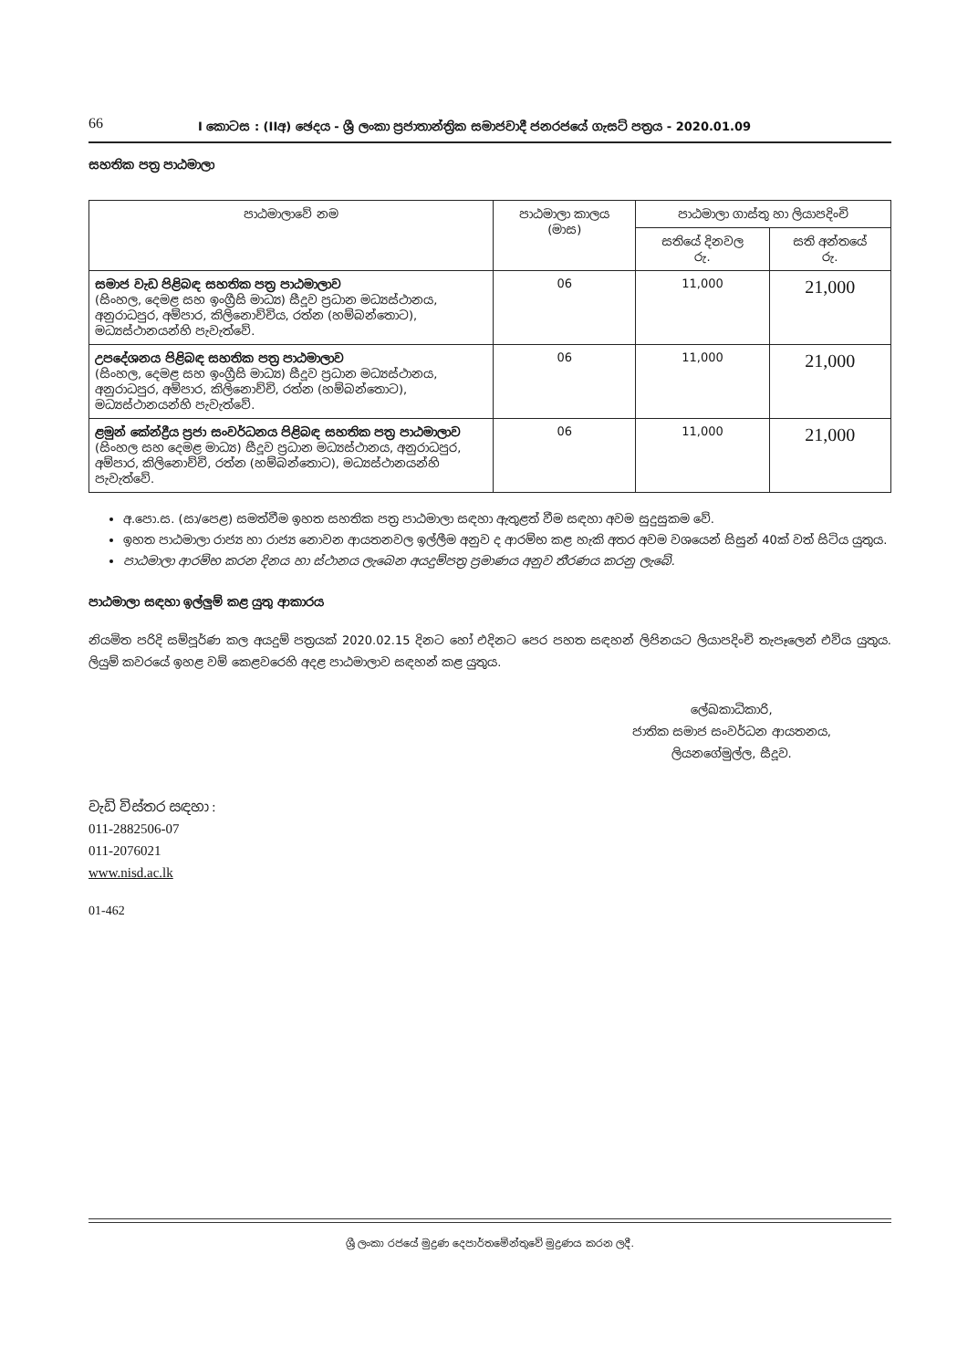66
I කොටස : (IIඅ) ඡෙදය - ශ්‍රී ලංකා ප්‍රජාතාන්ත්‍රික සමාජවාදී ජනරජයේ ගැසට් පත්‍රය - 2020.01.09
සහතික පත්‍ර පාඨමාලා
| පාඨමාලාවේ නම | පාඨමාලා කාලය (මාස) | පාඨමාලා ගාස්තු හා ලියාපදිංචි | |
| --- | --- | --- | --- |
| | | සතියේ දිනවල රු. | සති අන්තයේ රු. |
| සමාජ වැඩ පිළිබඳ සහතික පත්‍ර පාඨමාලාව (සිංහල, දෙමළ සහ ඉංග්‍රීසි මාධ්‍ය) සීදූව ප්‍රධාන මධ්‍යස්ථානය, අනුරාධපුර, අම්පාර, කිලිනොච්චිය, රත්න (හම්බන්තොට), මධ්‍යස්ථානයන්හි පැවැත්වේ. | 06 | 11,000 | 21,000 |
| උපදේශනය පිළිබඳ සහතික පත්‍ර පාඨමාලාව (සිංහල, දෙමළ සහ ඉංග්‍රීසි මාධ්‍ය) සීදූව ප්‍රධාන මධ්‍යස්ථානය, අනුරාධපුර, අම්පාර, කිලිනොච්චි, රත්න (හම්බන්තොට), මධ්‍යස්ථානයන්හි පැවැත්වේ. | 06 | 11,000 | 21,000 |
| ළමුන් කේන්ද්‍රීය ප්‍රජා සංවර්ධනය පිළිබඳ සහතික පත්‍ර පාඨමාලාව (සිංහල සහ දෙමළ මාධ්‍ය) සීදූව ප්‍රධාන මධ්‍යස්ථානය, අනුරාධපුර, අම්පාර, කිලිනොච්චි, රත්න (හම්බන්තොට), මධ්‍යස්ථානයන්හි පැවැත්වේ. | 06 | 11,000 | 21,000 |
අ.පො.ස. (සා/පෙළ) සමත්වීම ඉහත සහතික පත්‍ර පාඨමාලා සඳහා ඇතුළත් වීම සඳහා අවම සුදුසුකම වේ.
ඉහත පාඨමාලා රාජ්‍ය හා රාජ්‍ය නොවන ආයතනවල ඉල්ලීම අනුව ද ආරම්භ කළ හැකි අතර අවම වශයෙන් සිසුන් 40ක් වත් සිටිය යුතුය.
පාඨමාලා ආරම්භ කරන දිනය හා ස්ථානය ලැබෙන අයදුම්පත්‍ර ප්‍රමාණය අනුව තීරණය කරනු ලැබේ.
පාඨමාලා සඳහා ඉල්ලුම් කළ යුතු ආකාරය
නියමිත පරිදි සම්පූර්ණ කල අයදුම් පත්‍රයක් 2020.02.15 දිනට හෝ එදිනට පෙර පහත සඳහන් ලිපිනයට ලියාපදිංචි තැපෑලෙන් එවිය යුතුය. ලියුම් කවරයේ ඉහළ වම් කෙළවරෙහි අදළ පාඨමාලාව සඳහන් කළ යුතුය.
ලේඛකාධිකාරි,
ජාතික සමාජ සංවර්ධන ආයතනය,
ලියනගේමුල්ල, සීදූව.
වැඩි විස්තර සඳහා :
011-2882506-07
011-2076021
www.nisd.ac.lk
01-462
ශ්‍රී ලංකා රජයේ මුද්‍රණ දෙපාර්තමේන්තුවේ මුද්‍රණය කරන ලදී.